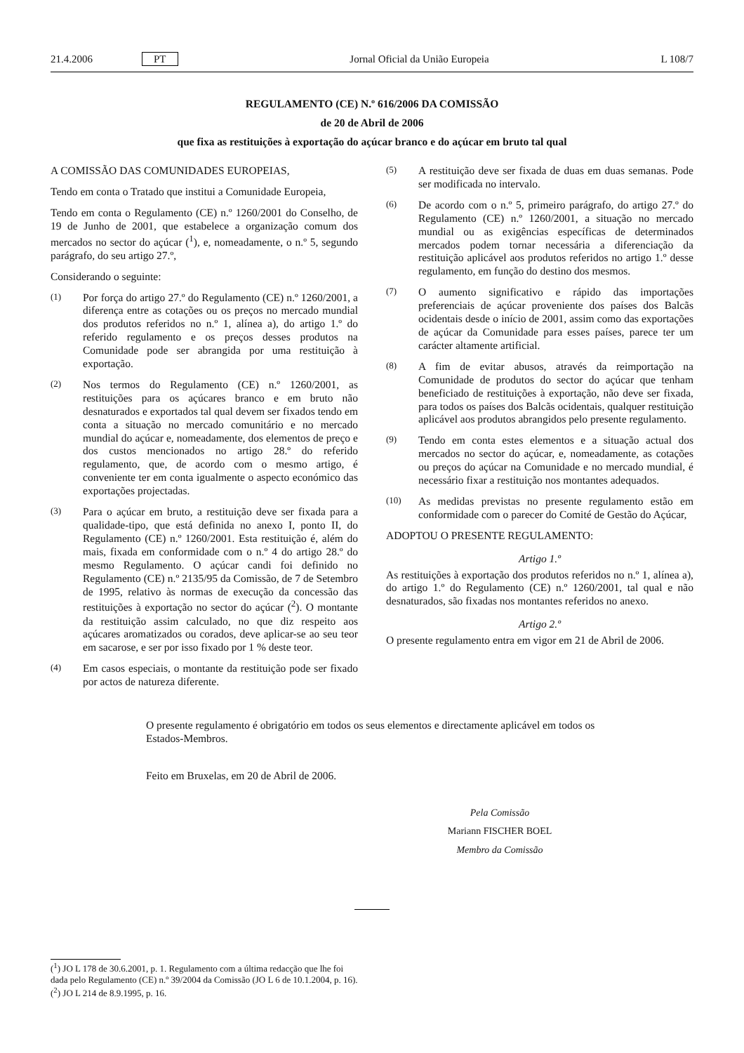21.4.2006 PT Jornal Oficial da União Europeia L 108/7
REGULAMENTO (CE) N.º 616/2006 DA COMISSÃO
de 20 de Abril de 2006
que fixa as restituições à exportação do açúcar branco e do açúcar em bruto tal qual
A COMISSÃO DAS COMUNIDADES EUROPEIAS,
Tendo em conta o Tratado que institui a Comunidade Europeia,
Tendo em conta o Regulamento (CE) n.º 1260/2001 do Conselho, de 19 de Junho de 2001, que estabelece a organização comum dos mercados no sector do açúcar (<sup>1</sup>), e, nomeadamente, o n.º 5, segundo parágrafo, do seu artigo 27.º,
Considerando o seguinte:
(1) Por força do artigo 27.º do Regulamento (CE) n.º 1260/2001, a diferença entre as cotações ou os preços no mercado mundial dos produtos referidos no n.º 1, alínea a), do artigo 1.º do referido regulamento e os preços desses produtos na Comunidade pode ser abrangida por uma restituição à exportação.
(2) Nos termos do Regulamento (CE) n.º 1260/2001, as restituições para os açúcares branco e em bruto não desnaturados e exportados tal qual devem ser fixados tendo em conta a situação no mercado comunitário e no mercado mundial do açúcar e, nomeadamente, dos elementos de preço e dos custos mencionados no artigo 28.º do referido regulamento, que, de acordo com o mesmo artigo, é conveniente ter em conta igualmente o aspecto económico das exportações projectadas.
(3) Para o açúcar em bruto, a restituição deve ser fixada para a qualidade-tipo, que está definida no anexo I, ponto II, do Regulamento (CE) n.º 1260/2001. Esta restituição é, além do mais, fixada em conformidade com o n.º 4 do artigo 28.º do mesmo Regulamento. O açúcar candi foi definido no Regulamento (CE) n.º 2135/95 da Comissão, de 7 de Setembro de 1995, relativo às normas de execução da concessão das restituições à exportação no sector do açúcar (<sup>2</sup>). O montante da restituição assim calculado, no que diz respeito aos açúcares aromatizados ou corados, deve aplicar-se ao seu teor em sacarose, e ser por isso fixado por 1 % deste teor.
(4) Em casos especiais, o montante da restituição pode ser fixado por actos de natureza diferente.
(5) A restituição deve ser fixada de duas em duas semanas. Pode ser modificada no intervalo.
(6) De acordo com o n.º 5, primeiro parágrafo, do artigo 27.º do Regulamento (CE) n.º 1260/2001, a situação no mercado mundial ou as exigências específicas de determinados mercados podem tornar necessária a diferenciação da restituição aplicável aos produtos referidos no artigo 1.º desse regulamento, em função do destino dos mesmos.
(7) O aumento significativo e rápido das importações preferenciais de açúcar proveniente dos países dos Balcãs ocidentais desde o início de 2001, assim como das exportações de açúcar da Comunidade para esses países, parece ter um carácter altamente artificial.
(8) A fim de evitar abusos, através da reimportação na Comunidade de produtos do sector do açúcar que tenham beneficiado de restituições à exportação, não deve ser fixada, para todos os países dos Balcãs ocidentais, qualquer restituição aplicável aos produtos abrangidos pelo presente regulamento.
(9) Tendo em conta estes elementos e a situação actual dos mercados no sector do açúcar, e, nomeadamente, as cotações ou preços do açúcar na Comunidade e no mercado mundial, é necessário fixar a restituição nos montantes adequados.
(10) As medidas previstas no presente regulamento estão em conformidade com o parecer do Comité de Gestão do Açúcar,
ADOPTOU O PRESENTE REGULAMENTO:
Artigo 1.º
As restituições à exportação dos produtos referidos no n.º 1, alínea a), do artigo 1.º do Regulamento (CE) n.º 1260/2001, tal qual e não desnaturados, são fixadas nos montantes referidos no anexo.
Artigo 2.º
O presente regulamento entra em vigor em 21 de Abril de 2006.
O presente regulamento é obrigatório em todos os seus elementos e directamente aplicável em todos os Estados-Membros.
Feito em Bruxelas, em 20 de Abril de 2006.
Pela Comissão
Mariann FISCHER BOEL
Membro da Comissão
(<sup>1</sup>) JO L 178 de 30.6.2001, p. 1. Regulamento com a última redacção que lhe foi dada pelo Regulamento (CE) n.º 39/2004 da Comissão (JO L 6 de 10.1.2004, p. 16).
(<sup>2</sup>) JO L 214 de 8.9.1995, p. 16.